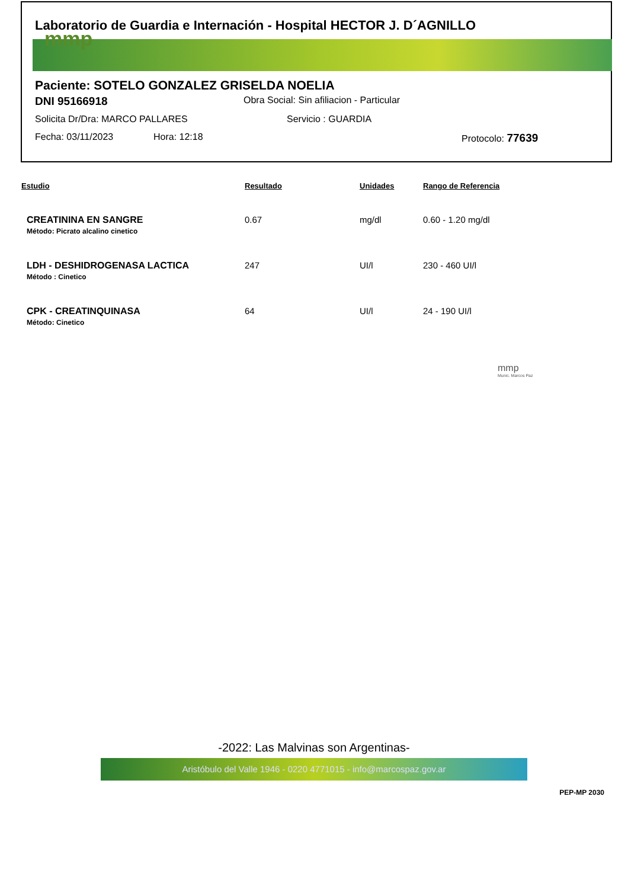Laboratorio de Guardia e Internación - Hospital HECTOR J. D´AGNILLO
mmp
Paciente: SOTELO GONZALEZ GRISELDA NOELIA
DNI 95166918 Obra Social: Sin afiliacion - Particular
Solicita Dr/Dra: MARCO PALLARES Servicio : GUARDIA
Fecha: 03/11/2023 Hora: 12:18 Protocolo: 77639
| Estudio | Resultado | Unidades | Rango de Referencia |
| --- | --- | --- | --- |
| CREATININA EN SANGRE Método : Picrato alcalino cinetico | 0.67 | mg/dl | 0.60 - 1.20 mg/dl |
| LDH - DESHIDROGENASA LACTICA Método : Cinetico | 247 | UI/l | 230 - 460 UI/l |
| CPK - CREATINQUINASA Método: Cinetico | 64 | UI/l | 24 - 190 UI/l |
mmp
Munic. Marcos Paz
-2022: Las Malvinas son Argentinas-
Aristóbulo del Valle 1946 - 0220 4771015 - info@marcospaz.gov.ar
PEP-MP 2030